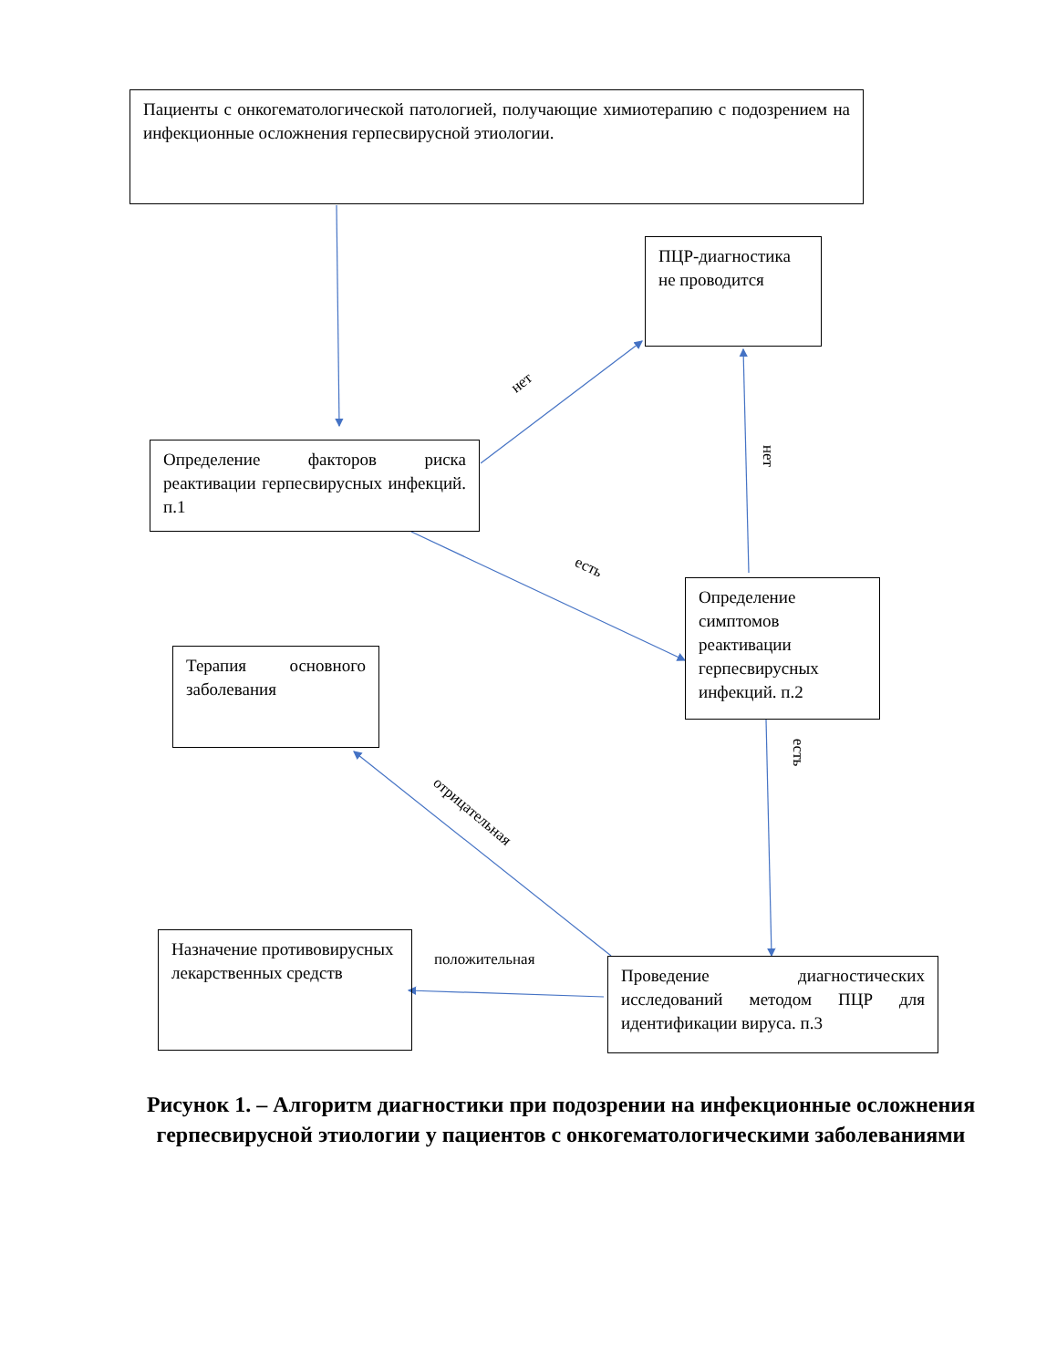Пациенты с онкогематологической патологией, получающие химиотерапию с подозрением на инфекционные осложнения герпесвирусной этиологии.
ПЦР-диагностика не проводится
Определение факторов риска реактивации герпесвирусных инфекций. п.1
Определение симптомов реактивации герпесвирусных инфекций. п.2
Терапия основного заболевания
Назначение противовирусных лекарственных средств
Проведение диагностических исследований методом ПЦР для идентификации вируса. п.3
нет
нет
есть
есть
отрицательная
положительная
Рисунок 1. – Алгоритм диагностики при подозрении на инфекционные осложнения герпесвирусной этиологии у пациентов с онкогематологическими заболеваниями